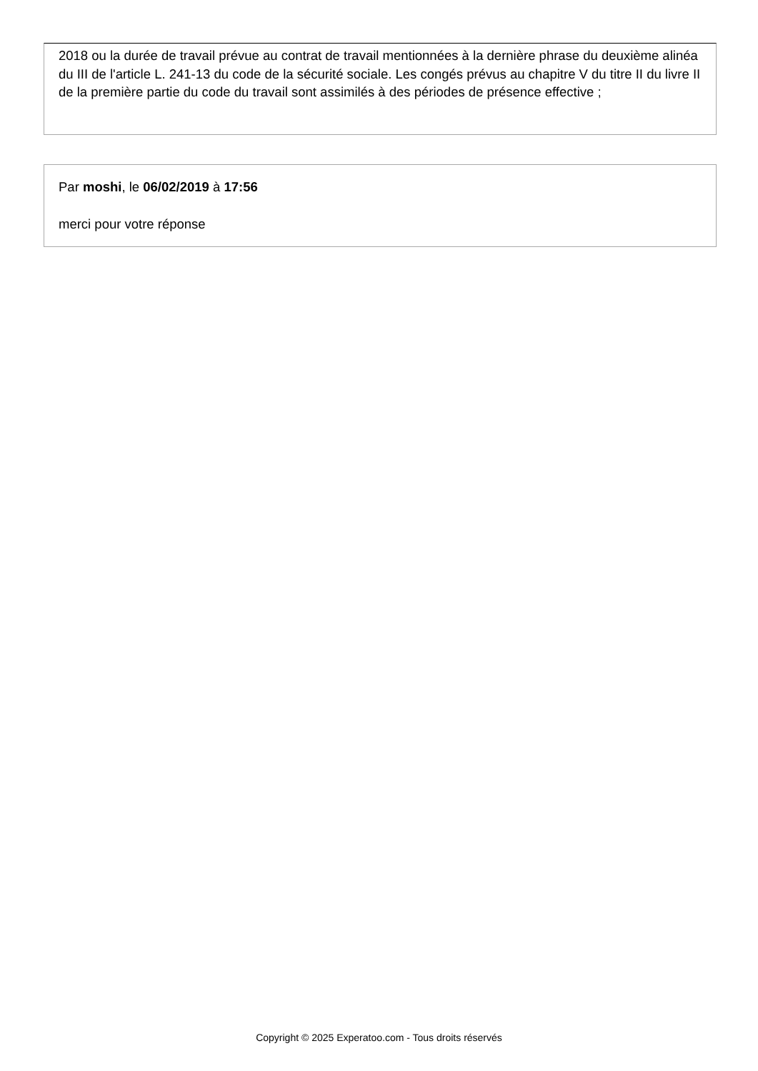2018 ou la durée de travail prévue au contrat de travail mentionnées à la dernière phrase du deuxième alinéa du III de l'article L. 241-13 du code de la sécurité sociale. Les congés prévus au chapitre V du titre II du livre II de la première partie du code du travail sont assimilés à des périodes de présence effective ;
Par moshi, le 06/02/2019 à 17:56
merci pour votre réponse
Copyright © 2025 Experatoo.com - Tous droits réservés